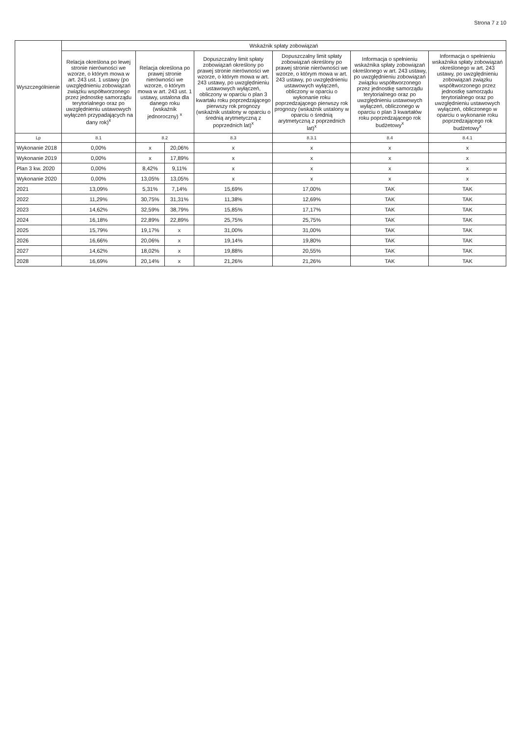Strona 7 z 10
| Wyszczególnienie | Wskaźnik spłaty zobowiązań | | | | | | |
| --- | --- | --- | --- | --- | --- | --- | --- |
| | Relacja określona po lewej stronie nierówności we wzorze, o którym mowa w art. 243 ust. 1 ustawy (po uwzględnieniu zobowiązań związku współtworzonego przez jednostkę samorządu terytorialnego oraz po uwzględnieniu ustawowych wyłączeń przypadających na dany rok)<sup>x</sup> | Relacja określona po prawej stronie nierówności we wzorze, o którym mowa w art. 243 ust. 1 ustawy, ustalona dla danego roku (wskaźnik jednoroczny) <sup>x</sup> | | Dopuszczalny limit spłaty zobowiązań określony po prawej stronie nierówności we wzorze, o którym mowa w art. 243 ustawy, po uwzględnieniu ustawowych wyłączeń, obliczony w oparciu o plan 3 kwartału roku poprzedzającego pierwszy rok prognozy (wskaźnik ustalony w oparciu o średnią arytmetyczną z poprzednich lat)<sup>x</sup> | Dopuszczalny limit spłaty zobowiązań określony po prawej stronie nierówności we wzorze, o którym mowa w art. 243 ustawy, po uwzględnieniu ustawowych wyłączeń, obliczony w oparciu o wykonanie roku poprzedzającego pierwszy rok prognozy (wskaźnik ustalony w oparciu o średnią arytmetyczną z poprzednich lat)<sup>x</sup> | Informacja o spełnieniu wskaźnika spłaty zobowiązań określonego w art. 243 ustawy, po uwzględnieniu zobowiązań związku współtworzonego przez jednostkę samorządu terytorialnego oraz po uwzględnieniu ustawowych wyłączeń, obliczonego w oparciu o plan 3 kwartałów roku poprzedzającego rok budżetowy<sup>x</sup> | Informacja o spełnieniu wskaźnika spłaty zobowiązań określonego w art. 243 ustawy, po uwzględnieniu zobowiązań związku współtworzonego przez jednostkę samorządu terytorialnego oraz po uwzględnieniu ustawowych wyłączeń, obliczonego w oparciu o wykonanie roku poprzedzającego rok budżetowy<sup>x</sup> |
| Lp | 8.1 | 8.2 | | 8.3 | 8.3.1 | 8.4 | 8.4.1 |
| Wykonanie 2018 | 0,00% | x | 20,06% | x | x | x | x |
| Wykonanie 2019 | 0,00% | x | 17,89% | x | x | x | x |
| Plan 3 kw. 2020 | 0,00% | 8,42% | 9,11% | x | x | x | x |
| Wykonanie 2020 | 0,00% | 13,05% | 13,05% | x | x | x | x |
| 2021 | 13,09% | 5,31% | 7,14% | 15,69% | 17,00% | TAK | TAK |
| 2022 | 11,29% | 30,75% | 31,31% | 11,38% | 12,69% | TAK | TAK |
| 2023 | 14,62% | 32,59% | 38,79% | 15,85% | 17,17% | TAK | TAK |
| 2024 | 16,18% | 22,89% | 22,89% | 25,75% | 25,75% | TAK | TAK |
| 2025 | 15,79% | 19,17% | x | 31,00% | 31,00% | TAK | TAK |
| 2026 | 16,66% | 20,06% | x | 19,14% | 19,80% | TAK | TAK |
| 2027 | 14,62% | 18,02% | x | 19,88% | 20,55% | TAK | TAK |
| 2028 | 16,69% | 20,14% | x | 21,26% | 21,26% | TAK | TAK |